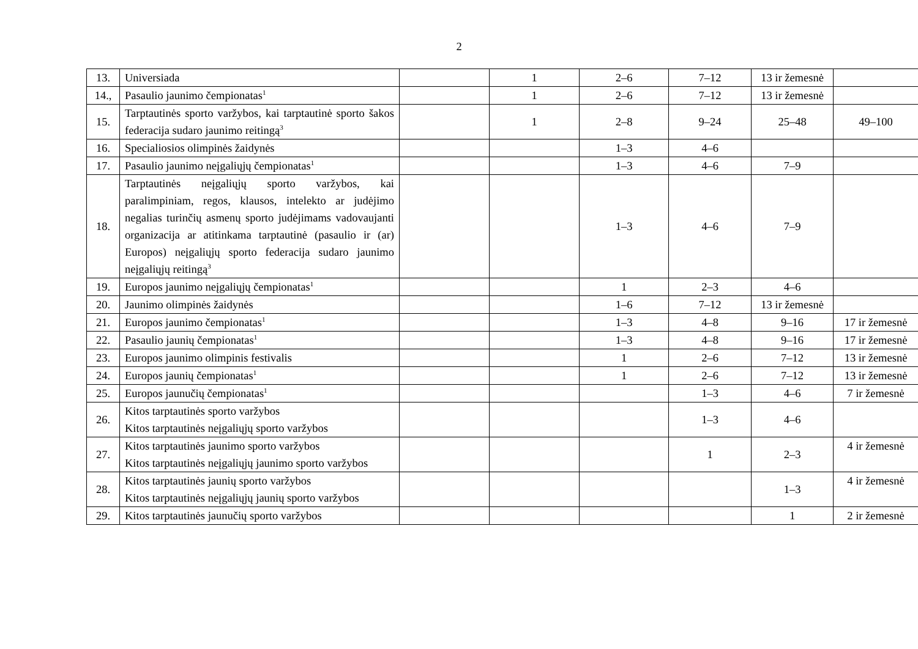2
| 13. | Universiada | | 1 | 2–6 | 7–12 | 13 ir žemesnė | |
| 14., | Pasaulio jaunimo čempionatas<sup>1</sup> | | 1 | 2–6 | 7–12 | 13 ir žemesnė | |
| 15. | Tarptautinės sporto varžybos, kai tarptautinė sporto šakos federacija sudaro jaunimo reitingą<sup>3</sup> | | 1 | 2–8 | 9–24 | 25–48 | 49–100 |
| 16. | Specialiosios olimpinės žaidynės | | | 1–3 | 4–6 | | |
| 17. | Pasaulio jaunimo neįgaliųjų čempionatas<sup>1</sup> | | | 1–3 | 4–6 | 7–9 | |
| 18. | Tarptautinės neįgaliųjų sporto varžybos, kai paralimpiniam, regos, klausos, intelekto ar judėjimo negalias turinčių asmenų sporto judėjimams vadovaujanti organizacija ar atitinkama tarptautinė (pasaulio ir (ar) Europos) neįgaliųjų sporto federacija sudaro jaunimo neįgaliųjų reitingą<sup>3</sup> | | | 1–3 | 4–6 | 7–9 | |
| 19. | Europos jaunimo neįgaliųjų čempionatas<sup>1</sup> | | | 1 | 2–3 | 4–6 | |
| 20. | Jaunimo olimpinės žaidynės | | | 1–6 | 7–12 | 13 ir žemesnė | |
| 21. | Europos jaunimo čempionatas<sup>1</sup> | | | 1–3 | 4–8 | 9–16 | 17 ir žemesnė |
| 22. | Pasaulio jaunių čempionatas<sup>1</sup> | | | 1–3 | 4–8 | 9–16 | 17 ir žemesnė |
| 23. | Europos jaunimo olimpinis festivalis | | | 1 | 2–6 | 7–12 | 13 ir žemesnė |
| 24. | Europos jaunių čempionatas<sup>1</sup> | | | 1 | 2–6 | 7–12 | 13 ir žemesnė |
| 25. | Europos jaunučių čempionatas<sup>1</sup> | | | | 1–3 | 4–6 | 7 ir žemesnė |
| 26. | Kitos tarptautinės sporto varžybos Kitos tarptautinės neįgaliųjų sporto varžybos | | | | 1–3 | 4–6 | |
| 27. | Kitos tarptautinės jaunimo sporto varžybos Kitos tarptautinės neįgaliųjų jaunimo sporto varžybos | | | | 1 | 2–3 | 4 ir žemesnė |
| 28. | Kitos tarptautinės jaunių sporto varžybos Kitos tarptautinės neįgaliųjų jaunių sporto varžybos | | | | | 1–3 | 4 ir žemesnė |
| 29. | Kitos tarptautinės jaunučių sporto varžybos | | | | | 1 | 2 ir žemesnė |